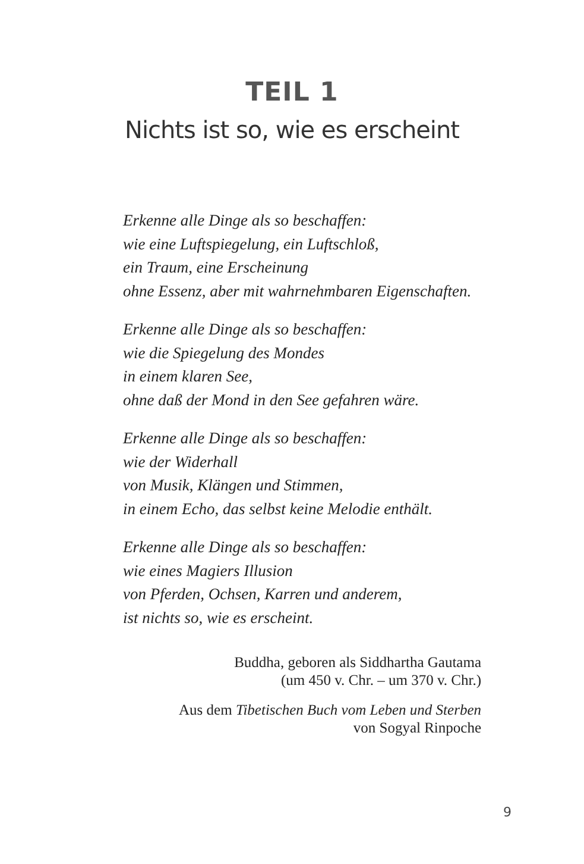TEIL 1
Nichts ist so, wie es erscheint
Erkenne alle Dinge als so beschaffen:
wie eine Luftspiegelung, ein Luftschloß,
ein Traum, eine Erscheinung
ohne Essenz, aber mit wahrnehmbaren Eigenschaften.
Erkenne alle Dinge als so beschaffen:
wie die Spiegelung des Mondes
in einem klaren See,
ohne daß der Mond in den See gefahren wäre.
Erkenne alle Dinge als so beschaffen:
wie der Widerhall
von Musik, Klängen und Stimmen,
in einem Echo, das selbst keine Melodie enthält.
Erkenne alle Dinge als so beschaffen:
wie eines Magiers Illusion
von Pferden, Ochsen, Karren und anderem,
ist nichts so, wie es erscheint.
Buddha, geboren als Siddhartha Gautama
(um 450 v. Chr. – um 370 v. Chr.)
Aus dem Tibetischen Buch vom Leben und Sterben
von Sogyal Rinpoche
9